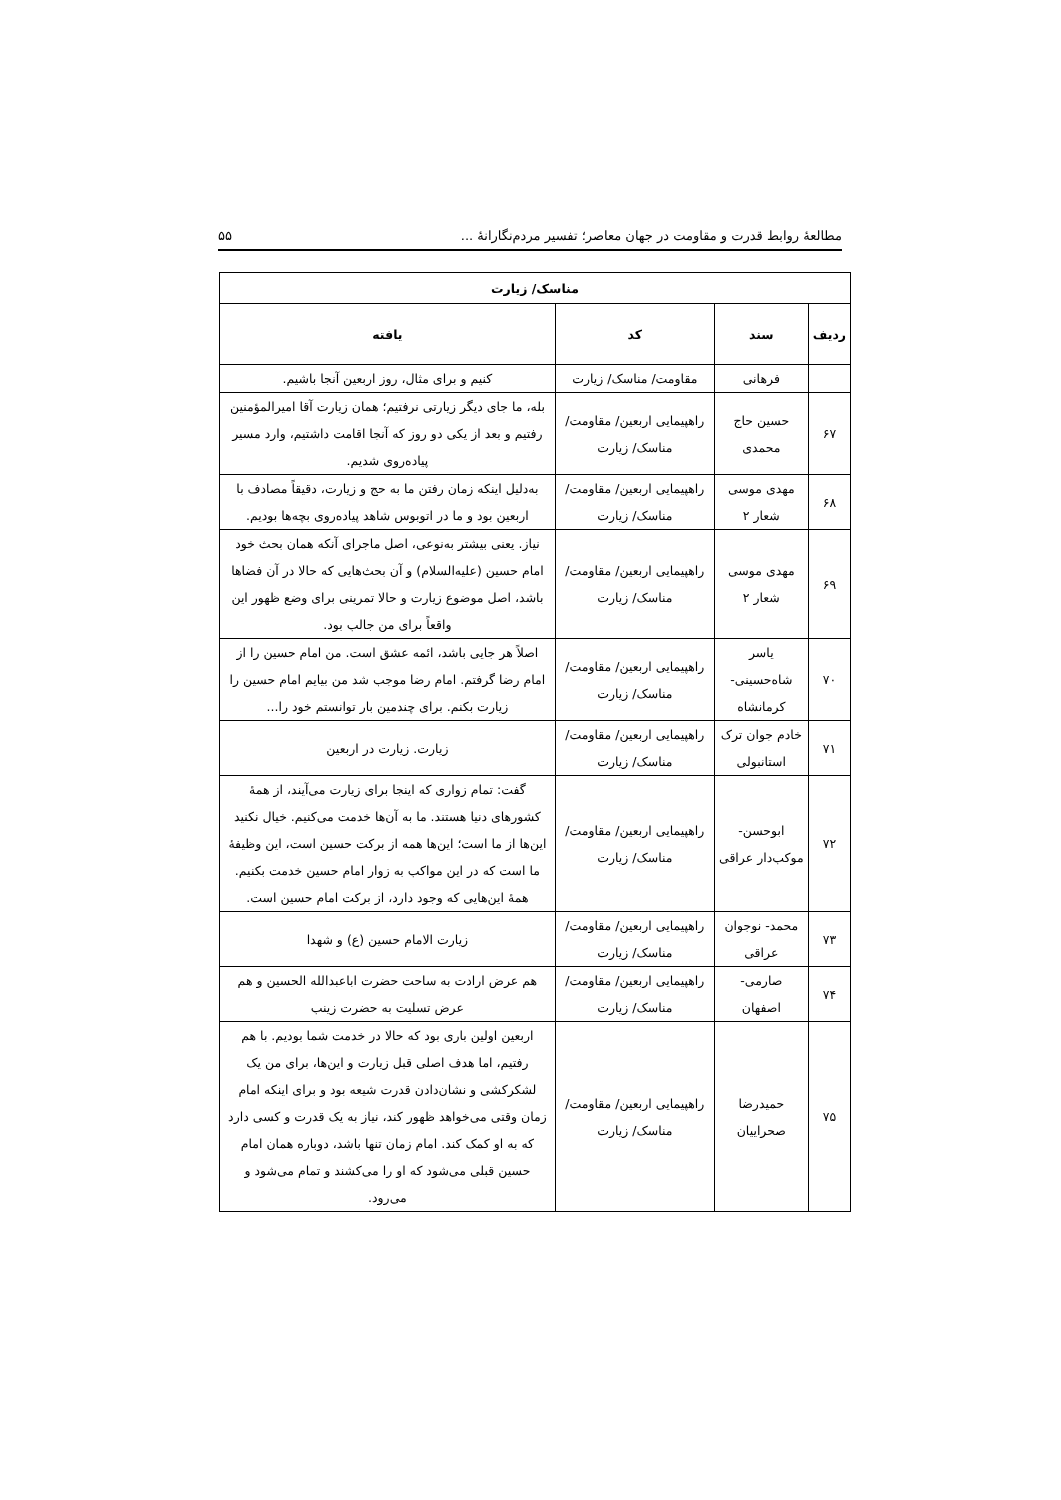مطالعهٔ روابط قدرت و مقاومت در جهان معاصر؛ تفسیر مردم‌نگارانهٔ ... ۵۵
| مناسک/ زیارت | | | |
| --- | --- | --- | --- |
| ردیف | سند | کد | یافته |
| | فرهانی | مقاومت/ مناسک/ زیارت | کنیم و برای مثال، روز اربعین آنجا باشیم. |
| ۶۷ | حسین حاج محمدی | راهپیمایی اربعین/ مقاومت/ مناسک/ زیارت | بله، ما جای دیگر زیارتی نرفتیم؛ همان زیارت آقا امیرالمؤمنین رفتیم و بعد از یکی دو روز که آنجا اقامت داشتیم، وارد مسیر پیاده‌روی شدیم. |
| ۶۸ | مهدی موسی شعار ۲ | راهپیمایی اربعین/ مقاومت/ مناسک/ زیارت | به‌دلیل اینکه زمان رفتن ما به حج و زیارت، دقیقاً مصادف با اربعین بود و ما در اتوبوس شاهد پیاده‌روی بچه‌ها بودیم. |
| ۶۹ | مهدی موسی شعار ۲ | راهپیمایی اربعین/ مقاومت/ مناسک/ زیارت | نیاز. یعنی بیشتر به‌نوعی، اصل ماجرای آنکه همان بحث خود امام حسین (علیه‌السلام) و آن بحث‌هایی که حالا در آن فضاها باشد، اصل موضوع زیارت و حالا تمرینی برای وضع ظهور این واقعاً برای من جالب بود. |
| ۷۰ | یاسر شاه‌حسینی- کرمانشاه | راهپیمایی اربعین/ مقاومت/ مناسک/ زیارت | اصلاً هر جایی باشد، ائمه عشق است. من امام حسین را از امام رضا گرفتم. امام رضا موجب شد من بیایم امام حسین را زیارت بکنم. برای چندمین بار توانستم خود را... |
| ۷۱ | خادم جوان ترک استانبولی | راهپیمایی اربعین/ مقاومت/ مناسک/ زیارت | زیارت. زیارت در اربعین |
| ۷۲ | ابوحسن- موکب‌دار عراقی | راهپیمایی اربعین/ مقاومت/ مناسک/ زیارت | گفت: تمام زواری که اینجا برای زیارت می‌آیند، از همهٔ کشورهای دنیا هستند. ما به آن‌ها خدمت می‌کنیم. خیال نکنید این‌ها از ما است؛ این‌ها همه از برکت حسین است، این وظیفهٔ ما است که در این مواکب به زوار امام حسین خدمت بکنیم. همهٔ این‌هایی که وجود دارد، از برکت امام حسین است. |
| ۷۳ | محمد- نوجوان عراقی | راهپیمایی اربعین/ مقاومت/ مناسک/ زیارت | زیارت الامام حسین (ع) و شهدا |
| ۷۴ | صارمی- اصفهان | راهپیمایی اربعین/ مقاومت/ مناسک/ زیارت | هم عرض ارادت به ساحت حضرت اباعبدالله الحسین و هم عرض تسلیت به حضرت زینب |
| ۷۵ | حمیدرضا صحراییان | راهپیمایی اربعین/ مقاومت/ مناسک/ زیارت | اربعین اولین باری بود که حالا در خدمت شما بودیم. با هم رفتیم، اما هدف اصلی قبل زیارت و این‌ها، برای من یک لشکرکشی و نشان‌دادن قدرت شیعه بود و برای اینکه امام زمان وقتی می‌خواهد ظهور کند، نیاز به یک قدرت و کسی دارد که به او کمک کند. امام زمان تنها باشد، دوباره همان امام حسین قبلی می‌شود که او را می‌کشند و تمام می‌شود و می‌رود. |